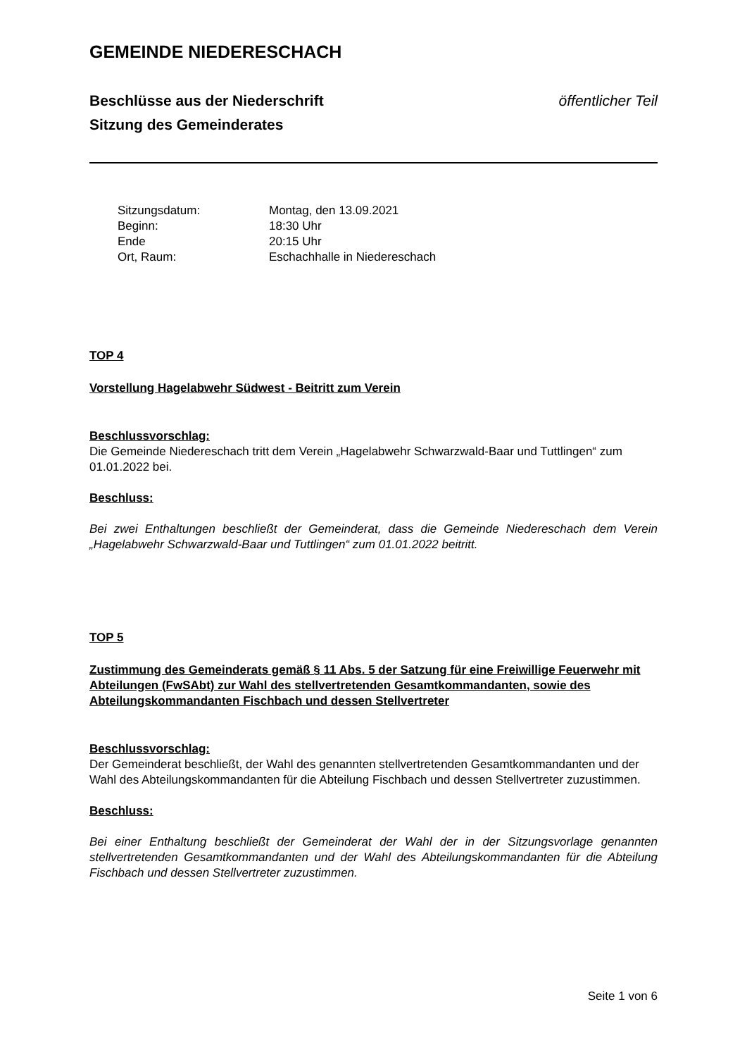GEMEINDE NIEDERESCHACH
Beschlüsse aus der Niederschrift öffentlicher Teil
Sitzung des Gemeinderates
| Sitzungsdatum: | Montag, den 13.09.2021 |
| Beginn: | 18:30 Uhr |
| Ende | 20:15 Uhr |
| Ort, Raum: | Eschachhalle in Niedereschach |
TOP 4
Vorstellung Hagelabwehr Südwest - Beitritt zum Verein
Beschlussvorschlag:
Die Gemeinde Niedereschach tritt dem Verein „Hagelabwehr Schwarzwald-Baar und Tuttlingen“ zum 01.01.2022 bei.
Beschluss:
Bei zwei Enthaltungen beschließt der Gemeinderat, dass die Gemeinde Niedereschach dem Verein „Hagelabwehr Schwarzwald-Baar und Tuttlingen“ zum 01.01.2022 beitritt.
TOP 5
Zustimmung des Gemeinderats gemäß § 11 Abs. 5 der Satzung für eine Freiwillige Feuerwehr mit Abteilungen (FwSAbt) zur Wahl des stellvertretenden Gesamtkommandanten, sowie des Abteilungskommandanten Fischbach und dessen Stellvertreter
Beschlussvorschlag:
Der Gemeinderat beschließt, der Wahl des genannten stellvertretenden Gesamtkommandanten und der Wahl des Abteilungskommandanten für die Abteilung Fischbach und dessen Stellvertreter zuzustimmen.
Beschluss:
Bei einer Enthaltung beschließt der Gemeinderat der Wahl der in der Sitzungsvorlage genannten stellvertretenden Gesamtkommandanten und der Wahl des Abteilungskommandanten für die Abteilung Fischbach und dessen Stellvertreter zuzustimmen.
Seite 1 von 6